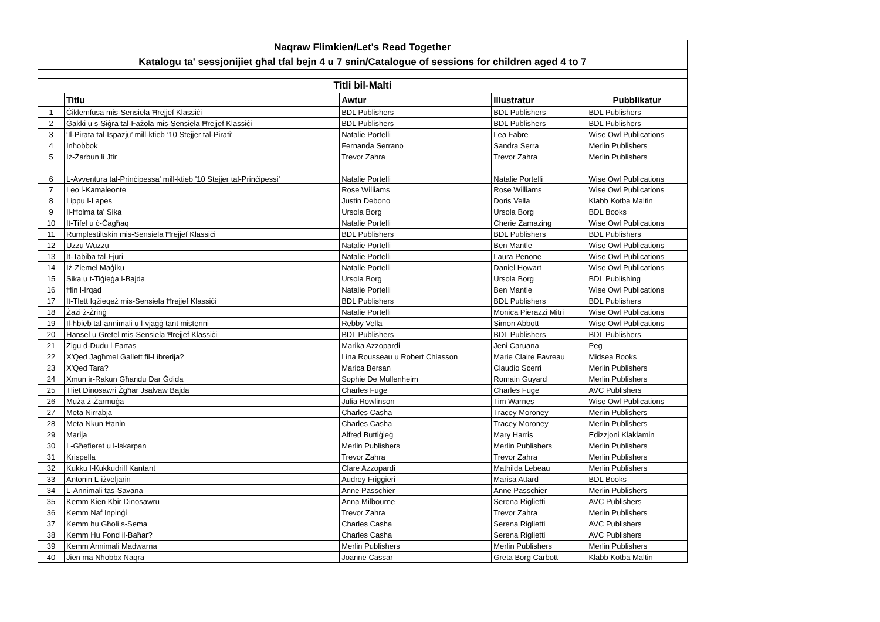| Naqraw Flimkien/Let's Read Together | | | | |
| Katalogu ta' sessjonijiet għal tfal bejn 4 u 7 snin/Catalogue of sessions for children aged 4 to 7 | | | | |
| Titli bil-Malti | | | | |
| | Titlu | Awtur | Illustratur | Pubblikatur |
| 1 | Ċiklemfusa mis-Sensiela Ħrejjef Klassiċi | BDL Publishers | BDL Publishers | BDL Publishers |
| 2 | Ġakki u s-Siġra tal-Fażola mis-Sensiela Ħrejjef Klassiċi | BDL Publishers | BDL Publishers | BDL Publishers |
| 3 | ‘Il-Pirata tal-Ispazju’ mill-ktieb ’10 Stejjer tal-Pirati’ | Natalie Portelli | Lea Fabre | Wise Owl Publications |
| 4 | Inħobbok | Fernanda Serrano | Sandra Serra | Merlin Publishers |
| 5 | Iż-Żarbun li Jtir | Trevor Zahra | Trevor Zahra | Merlin Publishers |
| 6 | L-Avventura tal-Prinċipessa' mill-ktieb '10 Stejjer tal-Prinċipessi' | Natalie Portelli | Natalie Portelli | Wise Owl Publications |
| 7 | Leo l-Kamaleonte | Rose Williams | Rose Williams | Wise Owl Publications |
| 8 | Lippu l-Lapes | Justin Debono | Doris Vella | Klabb Kotba Maltin |
| 9 | Il-Ħolma ta' Sika | Ursola Borg | Ursola Borg | BDL Books |
| 10 | It-Tifel u ċ-Ċagħaq | Natalie Portelli | Cherie Zamazing | Wise Owl Publications |
| 11 | Rumplestiltskin mis-Sensiela Ħrejjef Klassiċi | BDL Publishers | BDL Publishers | BDL Publishers |
| 12 | Uzzu Wuzzu | Natalie Portelli | Ben Mantle | Wise Owl Publications |
| 13 | It-Tabiba tal-Fjuri | Natalie Portelli | Laura Penone | Wise Owl Publications |
| 14 | Iż-Żiemel Maġiku | Natalie Portelli | Daniel Howart | Wise Owl Publications |
| 15 | Sika u t-Tiġieġa l-Bajda | Ursola Borg | Ursola Borg | BDL Publishing |
| 16 | Ħin l-Irqad | Natalie Portelli | Ben Mantle | Wise Owl Publications |
| 17 | It-Tlett Iqżieqeż mis-Sensiela Ħrejjef Klassiċi | BDL Publishers | BDL Publishers | BDL Publishers |
| 18 | Żażi ż-Żrinġ | Natalie Portelli | Monica Pierazzi Mitri | Wise Owl Publications |
| 19 | Il-ħbieb tal-annimali u l-vjaġġ tant mistenni | Rebby Vella | Simon Abbott | Wise Owl Publications |
| 20 | Hansel u Gretel mis-Sensiela Ħrejjef Klassiċi | BDL Publishers | BDL Publishers | BDL Publishers |
| 21 | Żigu d-Dudu l-Fartas | Marika Azzopardi | Jeni Caruana | Peg |
| 22 | X'Qed Jagħmel Gallett fil-Librerija? | Lina Rousseau u Robert Chiasson | Marie Claire Favreau | Midsea Books |
| 23 | X'Qed Tara? | Marica Bersan | Claudio Scerri | Merlin Publishers |
| 24 | Xmun ir-Rakun Għandu Dar Ġdida | Sophie De Mullenheim | Romain Guyard | Merlin Publishers |
| 25 | Tliet Dinosawri Żgħar Jsalvaw Bajda | Charles Fuge | Charles Fuge | AVC Publishers |
| 26 | Muża ż-Żarmuġa | Julia Rowlinson | Tim Warnes | Wise Owl Publications |
| 27 | Meta Nirrabja | Charles Casha | Tracey Moroney | Merlin Publishers |
| 28 | Meta Nkun Ħanin | Charles Casha | Tracey Moroney | Merlin Publishers |
| 29 | Marija | Alfred Buttiġieġ | Mary Harris | Edizzjoni Klaklamin |
| 30 | L-Għefieret u l-Iskarpan | Merlin Publishers | Merlin Publishers | Merlin Publishers |
| 31 | Krispella | Trevor Zahra | Trevor Zahra | Merlin Publishers |
| 32 | Kukku l-Kukkudrill Kantant | Clare Azzopardi | Mathilda Lebeau | Merlin Publishers |
| 33 | Antonin L-iżveljarin | Audrey Friggieri | Marisa Attard | BDL Books |
| 34 | L-Annimali tas-Savana | Anne Passchier | Anne Passchier | Merlin Publishers |
| 35 | Kemm Kien Kbir Dinosawru | Anna Milbourne | Serena Riglietti | AVC Publishers |
| 36 | Kemm Naf Inpinġi | Trevor Zahra | Trevor Zahra | Merlin Publishers |
| 37 | Kemm hu Għoli s-Sema | Charles Casha | Serena Riglietti | AVC Publishers |
| 38 | Kemm Hu Fond il-Baħar? | Charles Casha | Serena Riglietti | AVC Publishers |
| 39 | Kemm Annimali Madwarna | Merlin Publishers | Merlin Publishers | Merlin Publishers |
| 40 | Jien ma Nħobbx Naqra | Joanne Cassar | Greta Borg Carbott | Klabb Kotba Maltin |